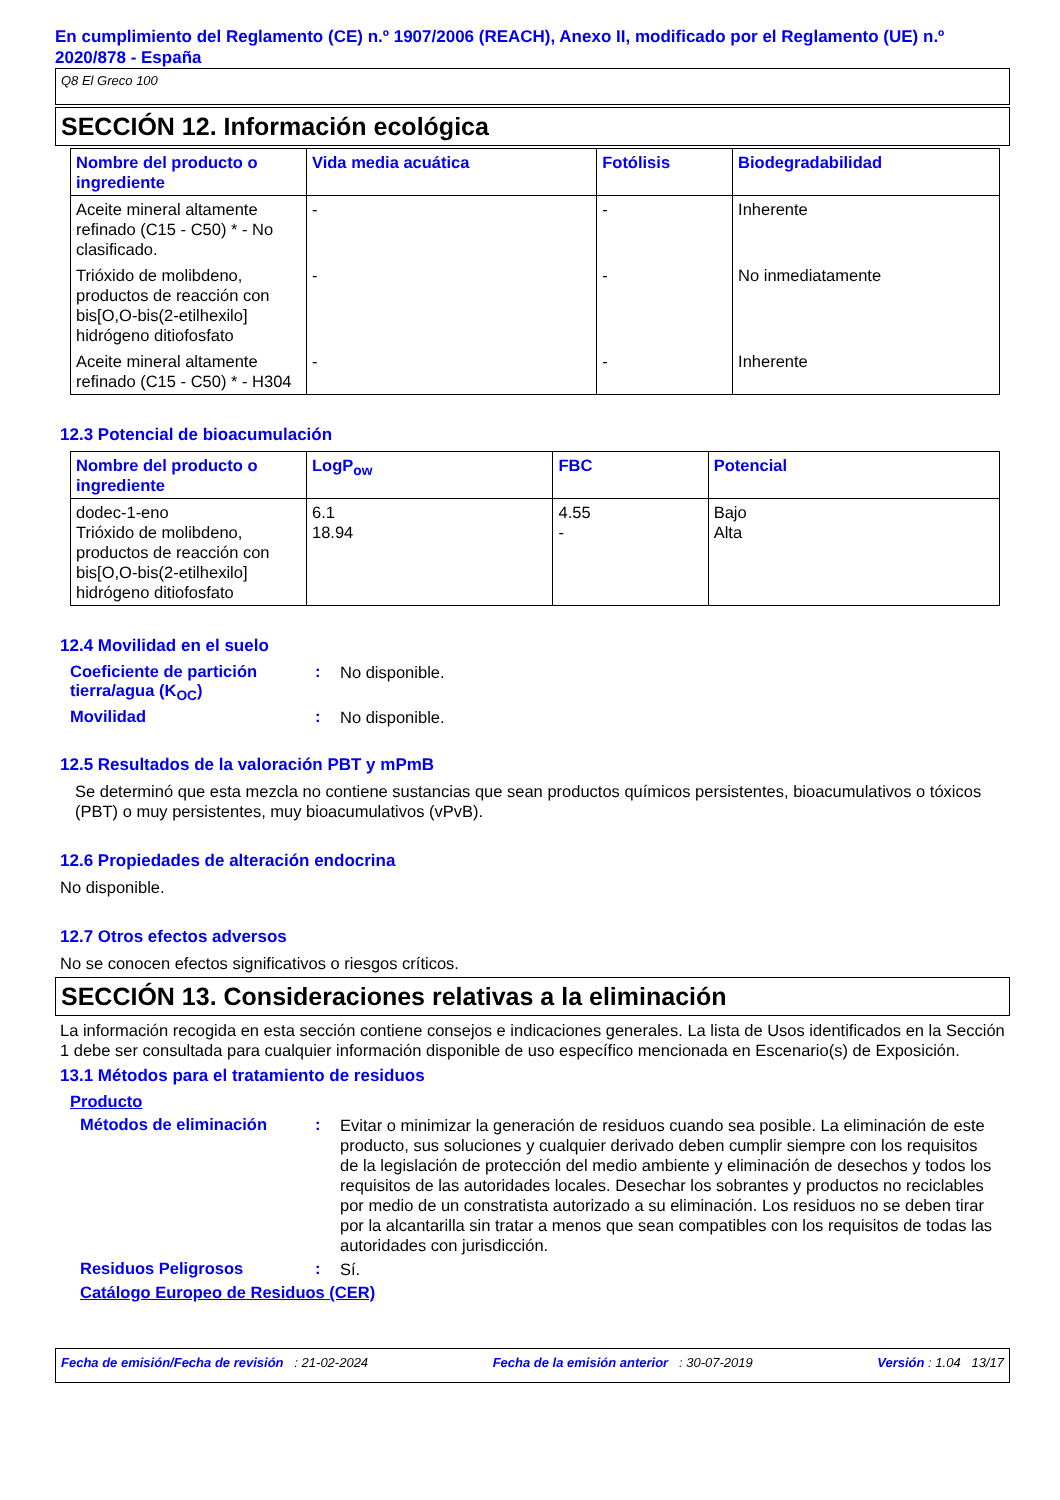En cumplimiento del Reglamento (CE) n.º 1907/2006 (REACH), Anexo II, modificado por el Reglamento (UE) n.º 2020/878 - España
Q8 El Greco 100
SECCIÓN 12. Información ecológica
| Nombre del producto o ingrediente | Vida media acuática | Fotólisis | Biodegradabilidad |
| --- | --- | --- | --- |
| Aceite mineral altamente refinado (C15 - C50) * - No clasificado. | - | - | Inherente |
| Trióxido de molibdeno, productos de reacción con bis[O,O-bis(2-etilhexilo] hidrógeno ditiofosfato | - | - | No inmediatamente |
| Aceite mineral altamente refinado (C15 - C50) * - H304 | - | - | Inherente |
12.3 Potencial de bioacumulación
| Nombre del producto o ingrediente | LogP<sub>ow</sub> | FBC | Potencial |
| --- | --- | --- | --- |
| dodec-1-eno Trióxido de molibdeno, productos de reacción con bis[O,O-bis(2-etilhexilo] hidrógeno ditiofosfato | 6.1 18.94 | 4.55 - | Bajo Alta |
12.4 Movilidad en el suelo
Coeficiente de partición tierra/agua (K<sub>OC</sub>)
:
No disponible.
Movilidad :
No disponible.
12.5 Resultados de la valoración PBT y mPmB
Se determinó que esta mezcla no contiene sustancias que sean productos químicos persistentes, bioacumulativos o tóxicos (PBT) o muy persistentes, muy bioacumulativos (vPvB).
12.6 Propiedades de alteración endocrina
No disponible.
12.7 Otros efectos adversos
No se conocen efectos significativos o riesgos críticos.
SECCIÓN 13. Consideraciones relativas a la eliminación
La información recogida en esta sección contiene consejos e indicaciones generales. La lista de Usos identificados en la Sección 1 debe ser consultada para cualquier información disponible de uso específico mencionada en Escenario(s) de Exposición.
13.1 Métodos para el tratamiento de residuos
Producto
Métodos de eliminación :
Evitar o minimizar la generación de residuos cuando sea posible. La eliminación de este producto, sus soluciones y cualquier derivado deben cumplir siempre con los requisitos de la legislación de protección del medio ambiente y eliminación de desechos y todos los requisitos de las autoridades locales. Desechar los sobrantes y productos no reciclables por medio de un constratista autorizado a su eliminación. Los residuos no se deben tirar por la alcantarilla sin tratar a menos que sean compatibles con los requisitos de todas las autoridades con jurisdicción.
Residuos Peligrosos :
Sí.
Catálogo Europeo de Residuos (CER)
Fecha de emisión/Fecha de revisión : 21-02-2024 Fecha de la emisión anterior : 30-07-2019 Versión : 1.04 13/17